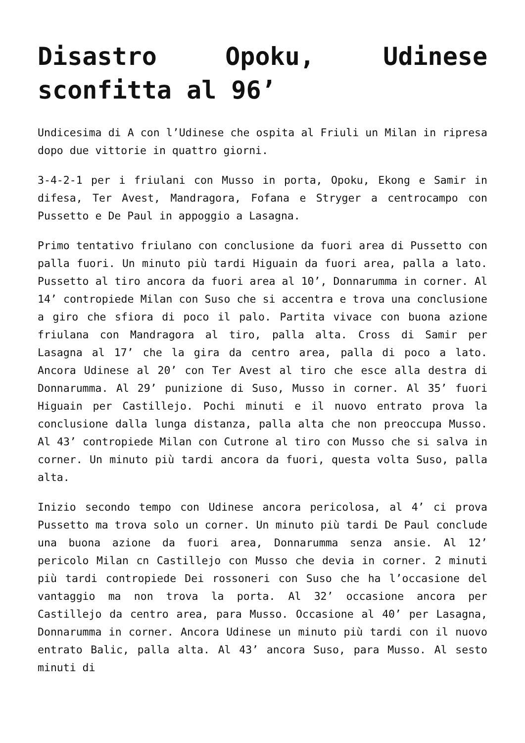Disastro Opoku, Udinese sconfitta al 96’
Undicesima di A con l’Udinese che ospita al Friuli un Milan in ripresa dopo due vittorie in quattro giorni.
3-4-2-1 per i friulani con Musso in porta, Opoku, Ekong e Samir in difesa, Ter Avest, Mandragora, Fofana e Stryger a centrocampo con Pussetto e De Paul in appoggio a Lasagna.
Primo tentativo friulano con conclusione da fuori area di Pussetto con palla fuori. Un minuto più tardi Higuain da fuori area, palla a lato. Pussetto al tiro ancora da fuori area al 10’, Donnarumma in corner. Al 14’ contropiede Milan con Suso che si accentra e trova una conclusione a giro che sfiora di poco il palo. Partita vivace con buona azione friulana con Mandragora al tiro, palla alta. Cross di Samir per Lasagna al 17’ che la gira da centro area, palla di poco a lato. Ancora Udinese al 20’ con Ter Avest al tiro che esce alla destra di Donnarumma. Al 29’ punizione di Suso, Musso in corner. Al 35’ fuori Higuain per Castillejo. Pochi minuti e il nuovo entrato prova la conclusione dalla lunga distanza, palla alta che non preoccupa Musso. Al 43’ contropiede Milan con Cutrone al tiro con Musso che si salva in corner. Un minuto più tardi ancora da fuori, questa volta Suso, palla alta.
Inizio secondo tempo con Udinese ancora pericolosa, al 4’ ci prova Pussetto ma trova solo un corner. Un minuto più tardi De Paul conclude una buona azione da fuori area, Donnarumma senza ansie. Al 12’ pericolo Milan cn Castillejo con Musso che devia in corner. 2 minuti più tardi contropiede Dei rossoneri con Suso che ha l’occasione del vantaggio ma non trova la porta. Al 32’ occasione ancora per Castillejo da centro area, para Musso. Occasione al 40’ per Lasagna, Donnarumma in corner. Ancora Udinese un minuto più tardi con il nuovo entrato Balic, palla alta. Al 43’ ancora Suso, para Musso. Al sesto minuti di